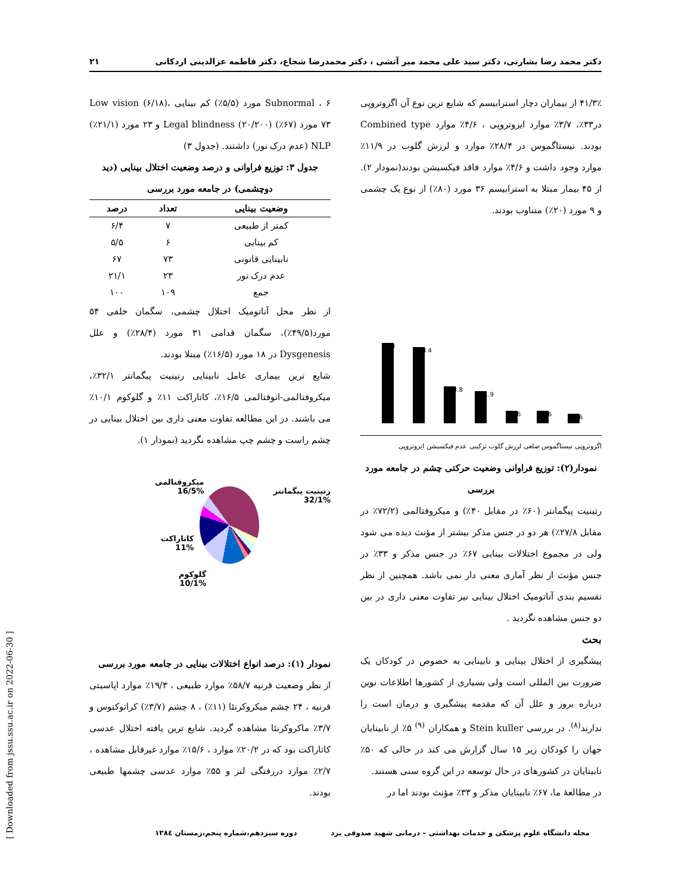۲۱ دکتر محمد رضا بشارتی، دکتر سید علی محمد میر آتشی ، دکتر محمدرضا شجاع، دکتر فاطمه عزالدینی اردکانی
[ Downloaded from jssu.ssu.ac.ir on 2022-06-30 ]
Subnormal ، ۶ مورد (۵/۵٪) کم بینایی Low vision (۶/۱۸)، ۷۳ مورد (۶۷٪) Legal blindness (۲۰/۲۰۰) و ۲۳ مورد (۲۱/۱٪) NLP (عدم درک نور) داشتند. (جدول ۳)
جدول ۳: توزیع فراوانی و درصد وضعیت اختلال بینایی (دید دوچشمی) در جامعه مورد بررسی
| وضعیت بینایی | تعداد | درصد |
| --- | --- | --- |
| کمتر از طبیعی | ۷ | ۶/۴ |
| کم بینایی | ۶ | ۵/۵ |
| نابینایی قانونی | ۷۳ | ۶۷ |
| عدم درک نور | ۲۳ | ۲۱/۱ |
| جمع | ۱۰۹ | ۱۰۰ |
از نظر محل آناتومیک اختلال چشمی، سگمان خلفی ۵۴ مورد(۴۹/۵٪)، سگمان قدامی ۳۱ مورد (۲۸/۴٪) و علل Dysgenesis در ۱۸ مورد (۱۶/۵٪) مبتلا بودند.
شایع ترین بیماری عامل نابینایی رتینیت پیگمانتر ۳۲/۱٪، میکروفتالمی-انوفتالمی ۱۶/۵٪، کاتاراکت ۱۱٪ و گلوکوم ۱۰/۱٪ می باشند. در این مطالعه تفاوت معنی داری بین اختلال بینایی در چشم راست و چشم چپ مشاهده نگردید (نمودار ۱).
رتینیت پیگمانتر
32/1%
میکروفتالمی
16/5%
کاتاراکت
11%
گلوکوم
10/1%
نمودار (۱): درصد انواع اختلالات بینایی در جامعه مورد بررسی
از نظر وضعیت قرنیه ۵۸/۷٪ موارد طبیعی ، ۱۹/۳٪ موارد اپاسیتی قرنیه ، ۲۴ چشم میکروکرنئا (۱۱٪) ، ۸ چشم (۳/۷٪) کراتوکنوس و ۳/۷٪ ماکروکرنئا مشاهده گردید. شایع ترین یافته اختلال عدسی کاتاراکت بود که در ۲۰/۲٪ موارد ، ۱۵/۶٪ موارد غیرقابل مشاهده ، ۲/۷٪ موارد دررفتگی لنز و ۵۵٪ موارد عدسی چشمها طبیعی بودند.
۴۱/۳٪ از بیماران دچار استرابیسم که شایع ترین نوع آن اگزوتروپی در۳۳٪، ۳/۷٪ موارد ایزوتروپی ، ۴/۶٪ موارد Combined type بودند. نیستاگموس در ۲۸/۴٪ موارد و لرزش گلوب در ۱۱/۹٪ موارد وجود داشت و ۴/۶٪ موارد فاقد فیکسیشن بودند(نمودار ۲). از ۴۵ بیمار مبتلا به استرابیسم ۳۶ مورد (۸۰٪) از نوع یک چشمی و ۹ مورد (۲۰٪) متناوب بودند.
%30
%28.4
%13.8
%11.9
%4.6
%4.6
%3.6
اگزوتروپی نیستاگموس ضلعی لرزش گلوب ترکیبی عدم فیکسیشن ایزوتروپی
نمودار(۲): توزیع فراوانی وضعیت حرکتی چشم در جامعه مورد بررسی
رتینیت پیگمانتر (۶۰٪ در مقابل ۴۰٪) و میکروفتالمی (۷۲/۲٪ در مقابل ۲۷/۸٪) هر دو در جنس مذکر بیشتر از مؤنث دیده می شود ولی در مجموع اختلالات بینایی ۶۷٪ در جنس مذکر و ۳۳٪ در جنس مؤنث از نظر آماری معنی دار نمی باشد. همچنین از نظر تقسیم بندی آناتومیک اختلال بینایی نیز تفاوت معنی داری در بین دو جنس مشاهده نگردید .
بحث
پیشگیری از اختلال بینایی و نابینایی به خصوص در کودکان یک ضرورت بین المللی است ولی بسیاری از کشورها اطلاعات نوین درباره بروز و علل آن که مقدمه پیشگیری و درمان است را ندارند<sup>(۸)</sup>. در بررسی Stein kuller و همکاران <sup>(۹)</sup> ۵٪ از نابینایان جهان را کودکان زیر ۱۵ سال گزارش می کند در حالی که ۵۰٪ نابینایان در کشورهای در حال توسعه در این گروه سنی هستند.
در مطالعهٔ ما، ۶۷٪ نابینایان مذکر و ۳۳٪ مؤنث بودند اما در
مجله دانشگاه علوم پزشکی و خدمات بهداشتی – درمانی شهید صدوقی یزد دوره سیزدهم،شماره پنجم،زمستان ۱۳۸٤